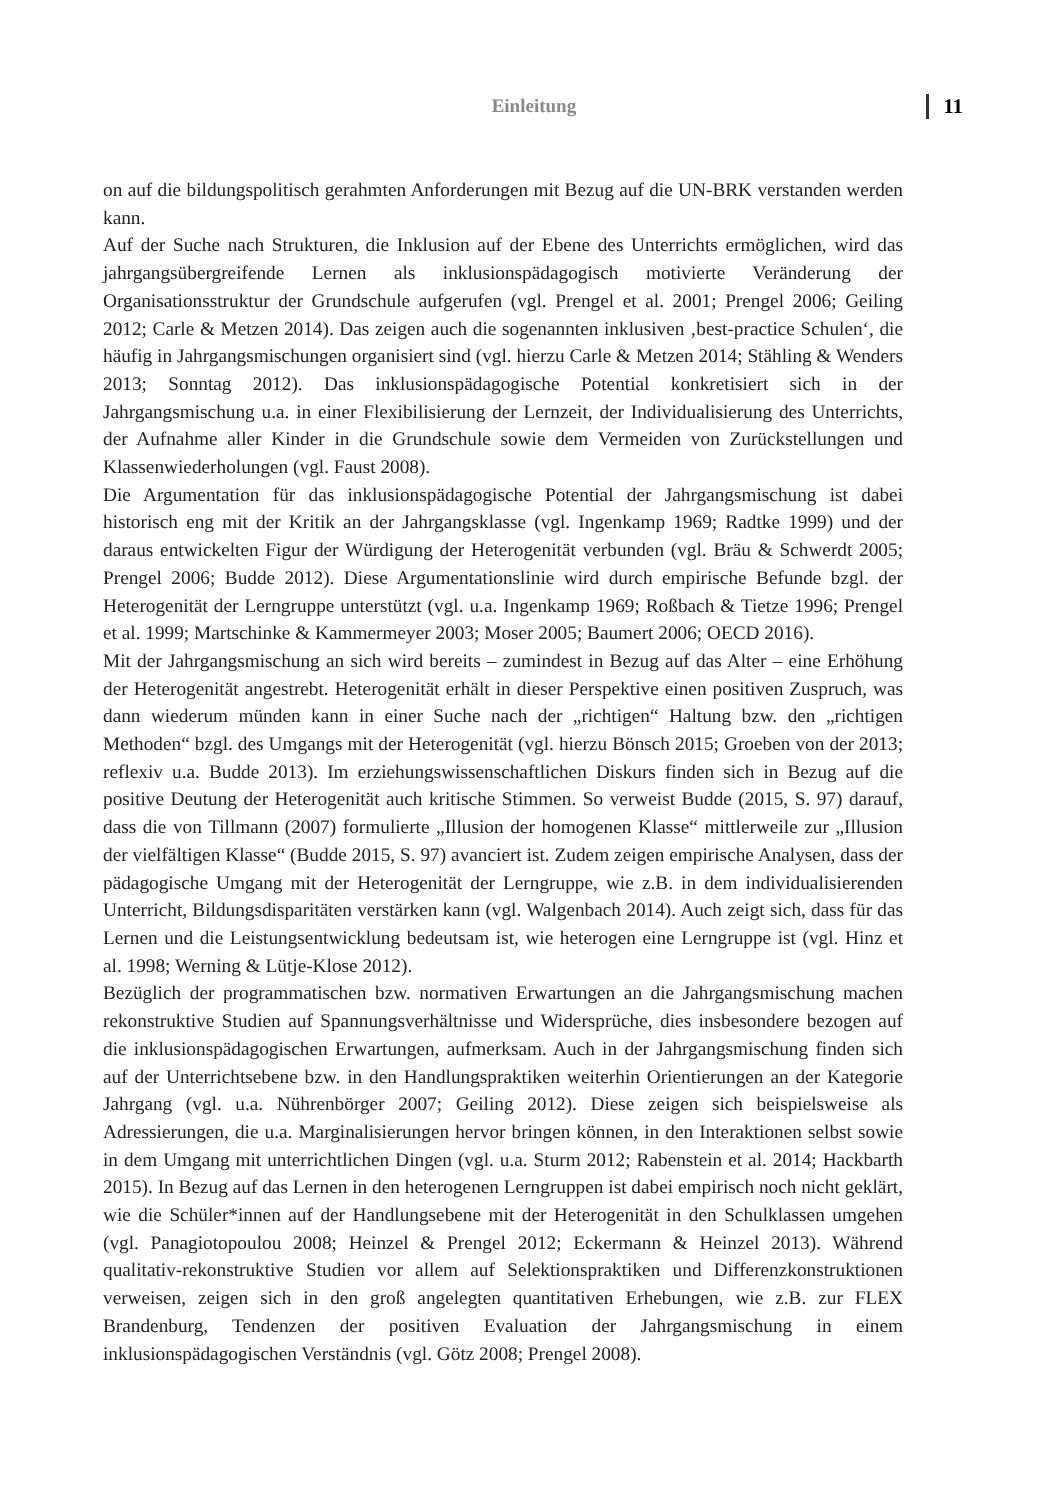Einleitung 11
on auf die bildungspolitisch gerahmten Anforderungen mit Bezug auf die UN-BRK verstanden werden kann.
Auf der Suche nach Strukturen, die Inklusion auf der Ebene des Unterrichts ermöglichen, wird das jahrgangsübergreifende Lernen als inklusionspädagogisch motivierte Veränderung der Organisationsstruktur der Grundschule aufgerufen (vgl. Prengel et al. 2001; Prengel 2006; Geiling 2012; Carle & Metzen 2014). Das zeigen auch die sogenannten inklusiven ‚best-practice Schulen‘, die häufig in Jahrgangsmischungen organisiert sind (vgl. hierzu Carle & Metzen 2014; Stähling & Wenders 2013; Sonntag 2012). Das inklusionspädagogische Potential konkretisiert sich in der Jahrgangsmischung u.a. in einer Flexibilisierung der Lernzeit, der Individualisierung des Unterrichts, der Aufnahme aller Kinder in die Grundschule sowie dem Vermeiden von Zurückstellungen und Klassenwiederholungen (vgl. Faust 2008).
Die Argumentation für das inklusionspädagogische Potential der Jahrgangsmischung ist dabei historisch eng mit der Kritik an der Jahrgangsklasse (vgl. Ingenkamp 1969; Radtke 1999) und der daraus entwickelten Figur der Würdigung der Heterogenität verbunden (vgl. Bräu & Schwerdt 2005; Prengel 2006; Budde 2012). Diese Argumentationslinie wird durch empirische Befunde bzgl. der Heterogenität der Lerngruppe unterstützt (vgl. u.a. Ingenkamp 1969; Roßbach & Tietze 1996; Prengel et al. 1999; Martschinke & Kammermeyer 2003; Moser 2005; Baumert 2006; OECD 2016).
Mit der Jahrgangsmischung an sich wird bereits – zumindest in Bezug auf das Alter – eine Erhöhung der Heterogenität angestrebt. Heterogenität erhält in dieser Perspektive einen positiven Zuspruch, was dann wiederum münden kann in einer Suche nach der „richtigen“ Haltung bzw. den „richtigen Methoden“ bzgl. des Umgangs mit der Heterogenität (vgl. hierzu Bönsch 2015; Groeben von der 2013; reflexiv u.a. Budde 2013). Im erziehungswissenschaftlichen Diskurs finden sich in Bezug auf die positive Deutung der Heterogenität auch kritische Stimmen. So verweist Budde (2015, S. 97) darauf, dass die von Tillmann (2007) formulierte „Illusion der homogenen Klasse“ mittlerweile zur „Illusion der vielfältigen Klasse“ (Budde 2015, S. 97) avanciert ist. Zudem zeigen empirische Analysen, dass der pädagogische Umgang mit der Heterogenität der Lerngruppe, wie z.B. in dem individualisierenden Unterricht, Bildungsdisparitäten verstärken kann (vgl. Walgenbach 2014). Auch zeigt sich, dass für das Lernen und die Leistungsentwicklung bedeutsam ist, wie heterogen eine Lerngruppe ist (vgl. Hinz et al. 1998; Werning & Lütje-Klose 2012).
Bezüglich der programmatischen bzw. normativen Erwartungen an die Jahrgangsmischung machen rekonstruktive Studien auf Spannungsverhältnisse und Widersprüche, dies insbesondere bezogen auf die inklusionspädagogischen Erwartungen, aufmerksam. Auch in der Jahrgangsmischung finden sich auf der Unterrichtsebene bzw. in den Handlungspraktiken weiterhin Orientierungen an der Kategorie Jahrgang (vgl. u.a. Nührenbörger 2007; Geiling 2012). Diese zeigen sich beispielsweise als Adressierungen, die u.a. Marginalisierungen hervor bringen können, in den Interaktionen selbst sowie in dem Umgang mit unterrichtlichen Dingen (vgl. u.a. Sturm 2012; Rabenstein et al. 2014; Hackbarth 2015). In Bezug auf das Lernen in den heterogenen Lerngruppen ist dabei empirisch noch nicht geklärt, wie die Schüler*innen auf der Handlungsebene mit der Heterogenität in den Schulklassen umgehen (vgl. Panagiotopoulou 2008; Heinzel & Prengel 2012; Eckermann & Heinzel 2013). Während qualitativ-rekonstruktive Studien vor allem auf Selektionspraktiken und Differenzkonstruktionen verweisen, zeigen sich in den groß angelegten quantitativen Erhebungen, wie z.B. zur FLEX Brandenburg, Tendenzen der positiven Evaluation der Jahrgangsmischung in einem inklusionspädagogischen Verständnis (vgl. Götz 2008; Prengel 2008).